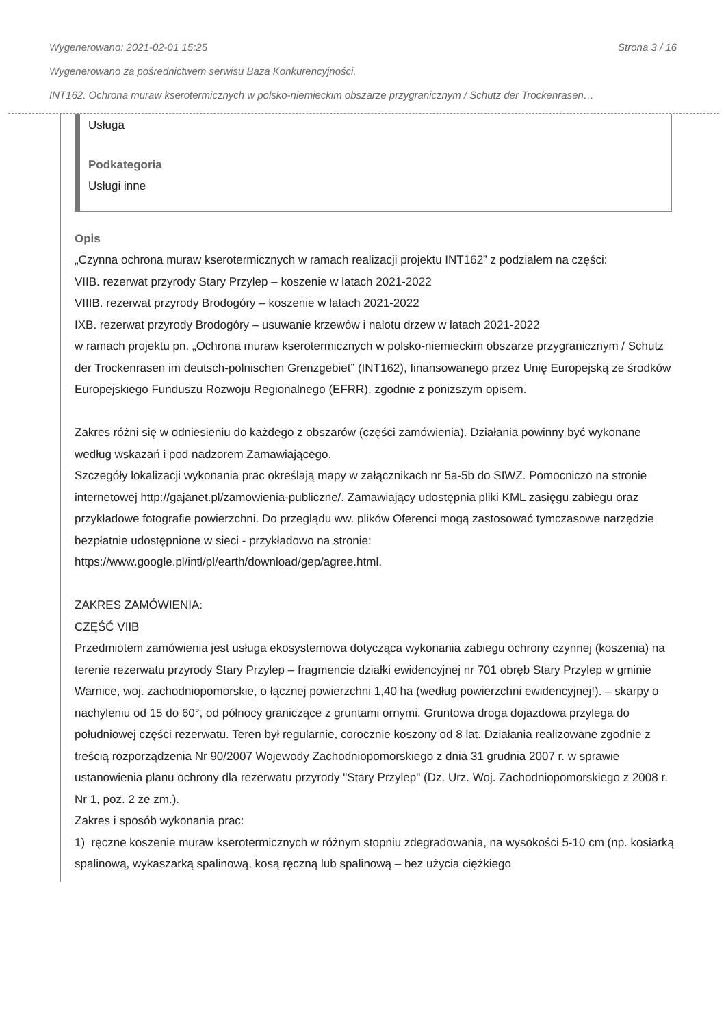Wygenerowano: 2021-02-01 15:25 Strona 3 / 16
Wygenerowano za pośrednictwem serwisu Baza Konkurencyjności.
INT162. Ochrona muraw kserotermicznych w polsko-niemieckim obszarze przygranicznym / Schutz der Trockenrasen…
Usługa
Podkategoria
Usługi inne
Opis
„Czynna ochrona muraw kserotermicznych w ramach realizacji projektu INT162” z podziałem na części:
VIIB. rezerwat przyrody Stary Przylep – koszenie w latach 2021-2022
VIIIB. rezerwat przyrody Brodogóry – koszenie w latach 2021-2022
IXB. rezerwat przyrody Brodogóry – usuwanie krzewów i nalotu drzew w latach 2021-2022
w ramach projektu pn. „Ochrona muraw kserotermicznych w polsko-niemieckim obszarze przygranicznym / Schutz der Trockenrasen im deutsch-polnischen Grenzgebiet” (INT162), finansowanego przez Unię Europejską ze środków Europejskiego Funduszu Rozwoju Regionalnego (EFRR), zgodnie z poniższym opisem.
Zakres różni się w odniesieniu do każdego z obszarów (części zamówienia). Działania powinny być wykonane według wskazań i pod nadzorem Zamawiającego.
Szczegóły lokalizacji wykonania prac określają mapy w załącznikach nr 5a-5b do SIWZ. Pomocniczo na stronie internetowej http://gajanet.pl/zamowienia-publiczne/. Zamawiający udostępnia pliki KML zasięgu zabiegu oraz przykładowe fotografie powierzchni. Do przeglądu ww. plików Oferenci mogą zastosować tymczasowe narzędzie bezpłatnie udostępnione w sieci - przykładowo na stronie: https://www.google.pl/intl/pl/earth/download/gep/agree.html.
ZAKRES ZAMÓWIENIA:
CZĘŚĆ VIIB
Przedmiotem zamówienia jest usługa ekosystemowa dotycząca wykonania zabiegu ochrony czynnej (koszenia) na terenie rezerwatu przyrody Stary Przylep – fragmencie działki ewidencyjnej nr 701 obręb Stary Przylep w gminie Warnice, woj. zachodniopomorskie, o łącznej powierzchni 1,40 ha (według powierzchni ewidencyjnej!). – skarpy o nachyleniu od 15 do 60°, od północy graniczące z gruntami ornymi. Gruntowa droga dojazdowa przylega do południowej części rezerwatu. Teren był regularnie, corocznie koszony od 8 lat. Działania realizowane zgodnie z treścią rozporządzenia Nr 90/2007 Wojewody Zachodniopomorskiego z dnia 31 grudnia 2007 r. w sprawie ustanowienia planu ochrony dla rezerwatu przyrody "Stary Przylep" (Dz. Urz. Woj. Zachodniopomorskiego z 2008 r. Nr 1, poz. 2 ze zm.).
Zakres i sposób wykonania prac:
1) ręczne koszenie muraw kserotermicznych w różnym stopniu zdegradowania, na wysokości 5-10 cm (np. kosiarką spalinową, wykaszarką spalinową, kosą ręczną lub spalinową – bez użycia ciężkiego